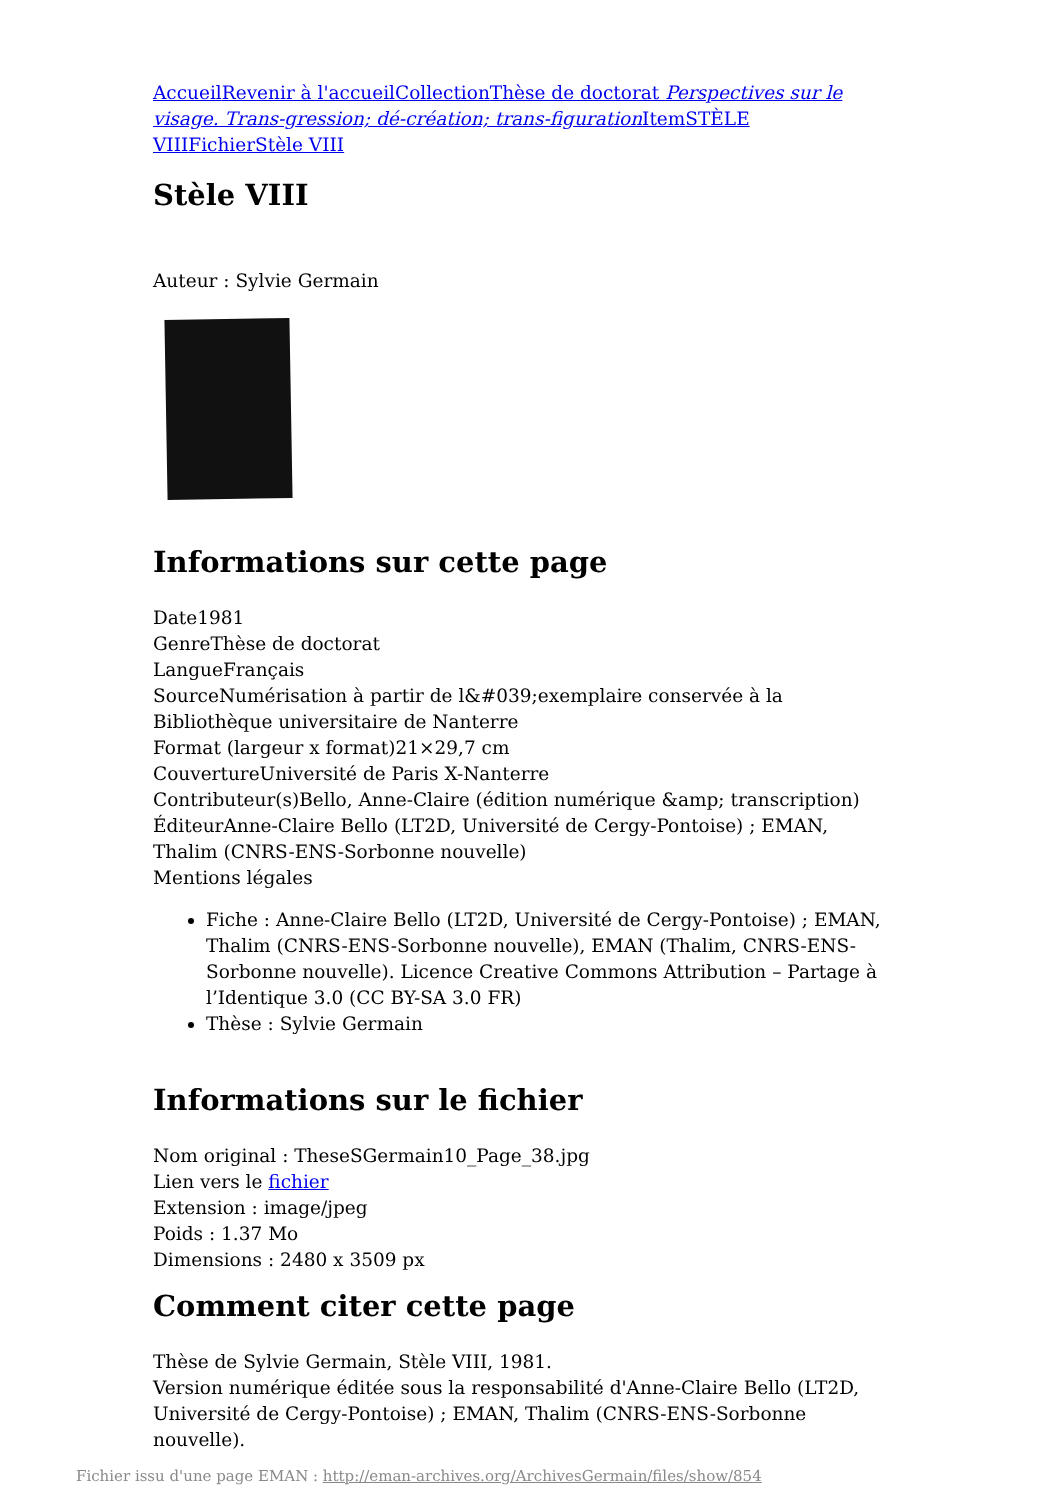Accueil Revenir à l'accueil Collection Thèse de doctorat Perspectives sur le visage. Trans-gression; dé-création; trans-figuration Item STÈLE VIII Fichier Stèle VIII
Stèle VIII
Auteur : Sylvie Germain
Informations sur cette page
Date1981
GenreThèse de doctorat
LangueFrançais
SourceNumérisation à partir de l&#039;exemplaire conservée à la Bibliothèque universitaire de Nanterre
Format (largeur x format)21×29,7 cm
CouvertureUniversité de Paris X-Nanterre
Contributeur(s)Bello, Anne-Claire (édition numérique &amp; transcription)
ÉditeurAnne-Claire Bello (LT2D, Université de Cergy-Pontoise) ; EMAN, Thalim (CNRS-ENS-Sorbonne nouvelle)
Mentions légales
Fiche : Anne-Claire Bello (LT2D, Université de Cergy-Pontoise) ; EMAN, Thalim (CNRS-ENS-Sorbonne nouvelle), EMAN (Thalim, CNRS-ENS-Sorbonne nouvelle). Licence Creative Commons Attribution – Partage à l’Identique 3.0 (CC BY-SA 3.0 FR)
Thèse : Sylvie Germain
Informations sur le fichier
Nom original : TheseSGermain10_Page_38.jpg
Lien vers le fichier
Extension : image/jpeg
Poids : 1.37 Mo
Dimensions : 2480 x 3509 px
Comment citer cette page
Thèse de Sylvie Germain, Stèle VIII, 1981.
Version numérique éditée sous la responsabilité d'Anne-Claire Bello (LT2D, Université de Cergy-Pontoise) ; EMAN, Thalim (CNRS-ENS-Sorbonne nouvelle).
Fichier issu d'une page EMAN : http://eman-archives.org/ArchivesGermain/files/show/854